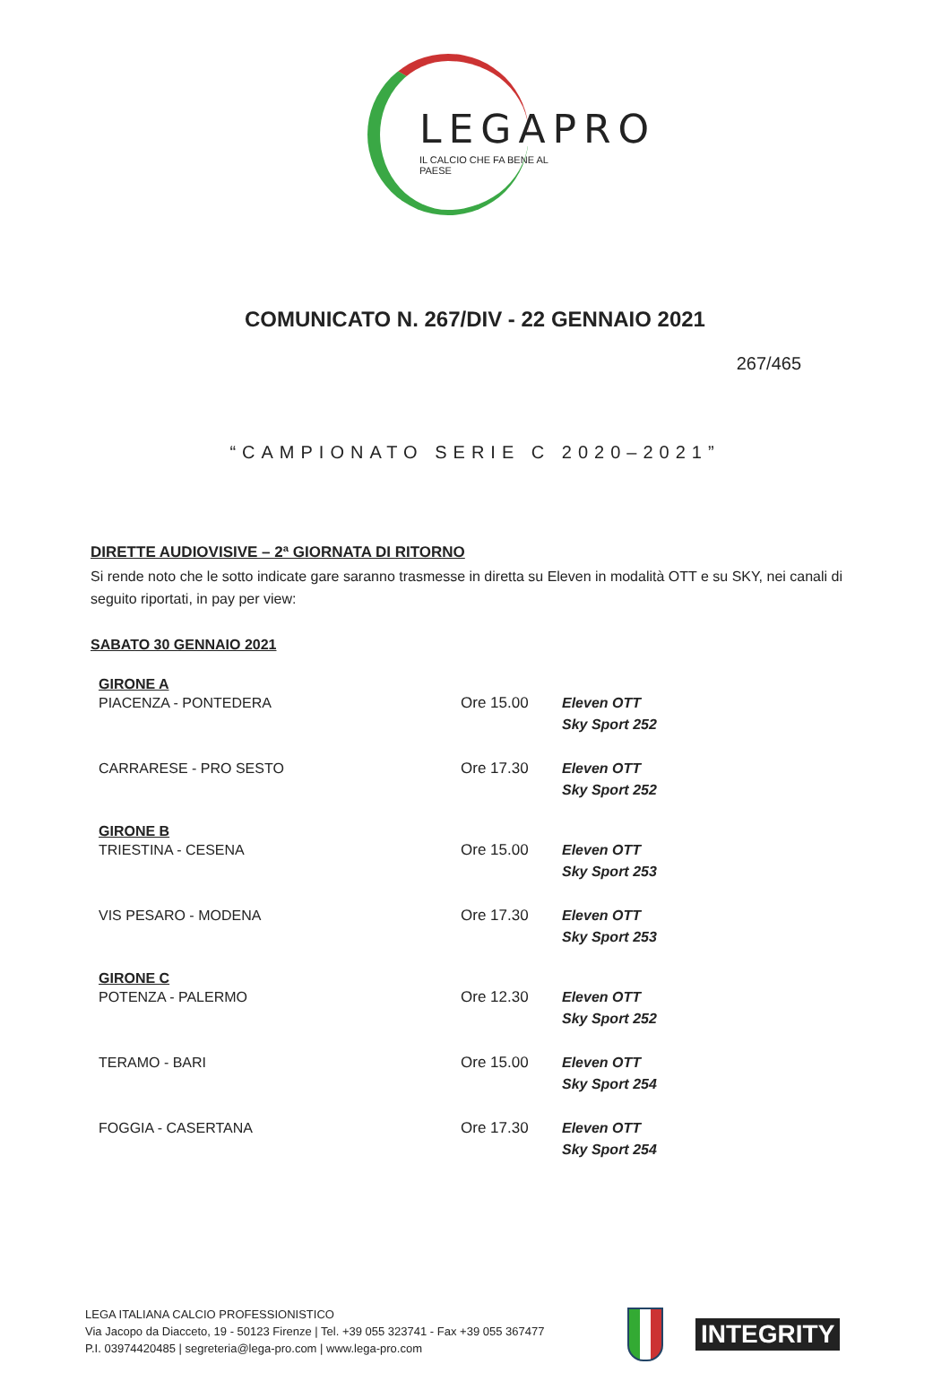LEGAPRO
IL CALCIO CHE FA BENE AL PAESE
COMUNICATO N. 267/DIV - 22 GENNAIO 2021
267/465
“CAMPIONATO SERIE C 2020–2021”
DIRETTE AUDIOVISIVE – 2ª GIORNATA DI RITORNO
Si rende noto che le sotto indicate gare saranno trasmesse in diretta su Eleven in modalità OTT e su SKY, nei canali di seguito riportati, in pay per view:
SABATO 30 GENNAIO 2021
| GIRONE A | | |
| --- | --- | --- |
| PIACENZA - PONTEDERA | Ore 15.00 | Eleven OTT Sky Sport 252 |
| CARRARESE - PRO SESTO | Ore 17.30 | Eleven OTT Sky Sport 252 |
| GIRONE B | | |
| TRIESTINA - CESENA | Ore 15.00 | Eleven OTT Sky Sport 253 |
| VIS PESARO - MODENA | Ore 17.30 | Eleven OTT Sky Sport 253 |
| GIRONE C | | |
| POTENZA - PALERMO | Ore 12.30 | Eleven OTT Sky Sport 252 |
| TERAMO - BARI | Ore 15.00 | Eleven OTT Sky Sport 254 |
| FOGGIA - CASERTANA | Ore 17.30 | Eleven OTT Sky Sport 254 |
LEGA ITALIANA CALCIO PROFESSIONISTICO
Via Jacopo da Diacceto, 19 - 50123 Firenze | Tel. +39 055 323741 - Fax +39 055 367477
P.I. 03974420485 | segreteria@lega-pro.com | www.lega-pro.com
INTEGRITY